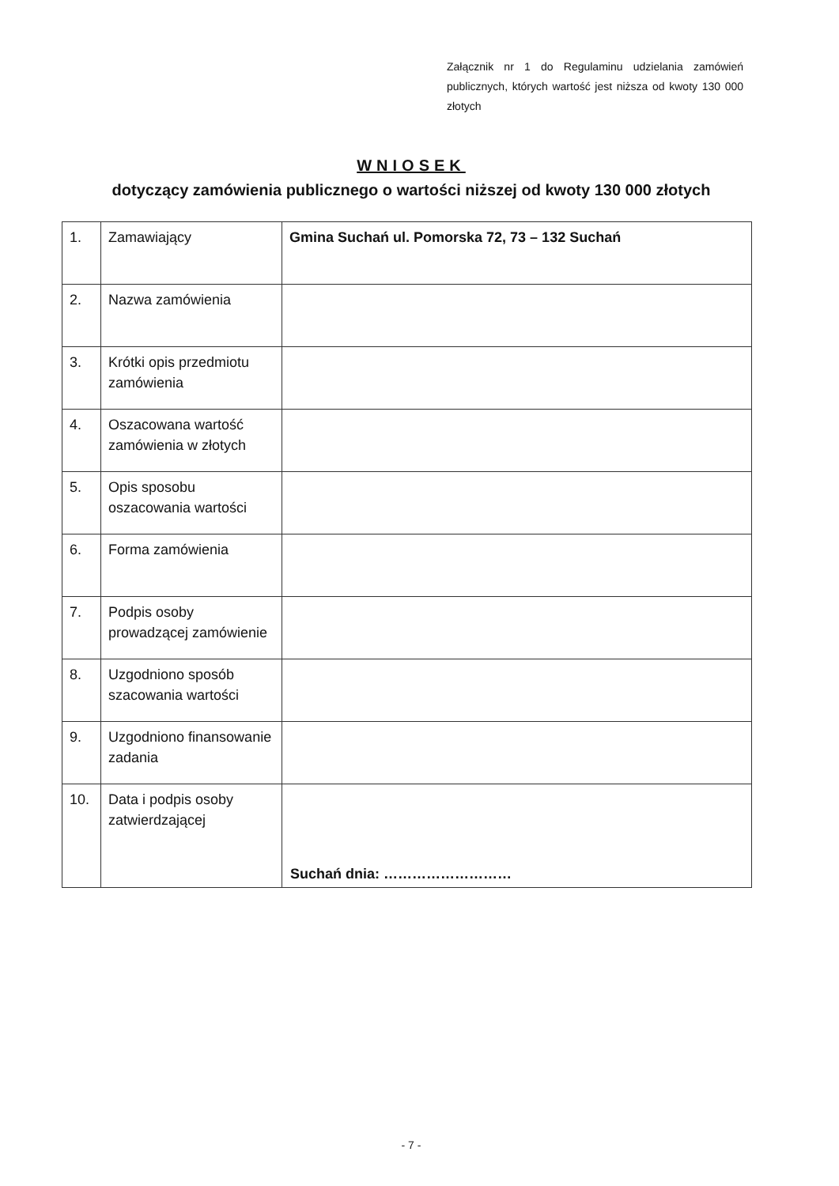Załącznik nr 1 do Regulaminu udzielania zamówień publicznych, których wartość jest niższa od kwoty 130 000 złotych
WNIOSEK
dotyczący zamówienia publicznego o wartości niższej od kwoty 130 000 złotych
| 1. | Zamawiający | Gmina Suchań ul. Pomorska 72, 73 – 132 Suchań |
| 2. | Nazwa zamówienia | |
| 3. | Krótki opis przedmiotu zamówienia | |
| 4. | Oszacowana wartość zamówienia w złotych | |
| 5. | Opis sposobu oszacowania wartości | |
| 6. | Forma zamówienia | |
| 7. | Podpis osoby prowadzącej zamówienie | |
| 8. | Uzgodniono sposób szacowania wartości | |
| 9. | Uzgodniono finansowanie zadania | |
| 10. | Data i podpis osoby zatwierdzającej | Suchań dnia: ……………………… |
- 7 -